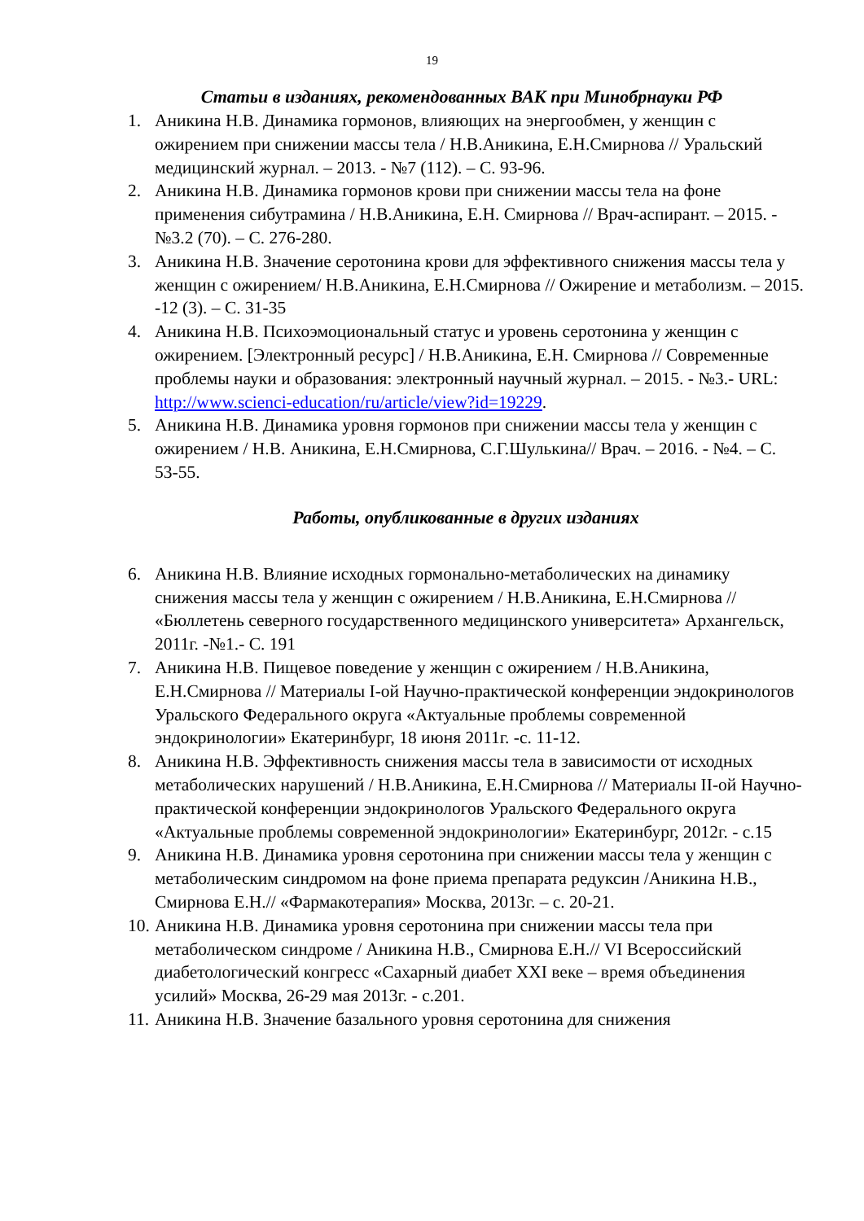19
Статьи в изданиях, рекомендованных ВАК при Минобрнауки РФ
1. Аникина Н.В. Динамика гормонов, влияющих на энергообмен, у женщин с ожирением при снижении массы тела / Н.В.Аникина, Е.Н.Смирнова // Уральский медицинский журнал. – 2013. - №7 (112). – С. 93-96.
2. Аникина Н.В. Динамика гормонов крови при снижении массы тела на фоне применения сибутрамина / Н.В.Аникина, Е.Н. Смирнова // Врач-аспирант. – 2015. - №3.2 (70). – С. 276-280.
3. Аникина Н.В. Значение серотонина крови для эффективного снижения массы тела у женщин с ожирением/ Н.В.Аникина, Е.Н.Смирнова // Ожирение и метаболизм. – 2015. -12 (3). – С. 31-35
4. Аникина Н.В. Психоэмоциональный статус и уровень серотонина у женщин с ожирением. [Электронный ресурс] / Н.В.Аникина, Е.Н. Смирнова // Современные проблемы науки и образования: электронный научный журнал. – 2015. - №3.- URL: http://www.scienci-education/ru/article/view?id=19229.
5. Аникина Н.В. Динамика уровня гормонов при снижении массы тела у женщин с ожирением / Н.В. Аникина, Е.Н.Смирнова, С.Г.Шулькина// Врач. – 2016. - №4. – С. 53-55.
Работы, опубликованные в других изданиях
6. Аникина Н.В. Влияние исходных гормонально-метаболических на динамику снижения массы тела у женщин с ожирением / Н.В.Аникина, Е.Н.Смирнова // «Бюллетень северного государственного медицинского университета» Архангельск, 2011г. -№1.- С. 191
7. Аникина Н.В. Пищевое поведение у женщин с ожирением / Н.В.Аникина, Е.Н.Смирнова // Материалы I-ой Научно-практической конференции эндокринологов Уральского Федерального округа «Актуальные проблемы современной эндокринологии» Екатеринбург, 18 июня 2011г. -с. 11-12.
8. Аникина Н.В. Эффективность снижения массы тела в зависимости от исходных метаболических нарушений / Н.В.Аникина, Е.Н.Смирнова // Материалы II-ой Научно-практической конференции эндокринологов Уральского Федерального округа «Актуальные проблемы современной эндокринологии» Екатеринбург, 2012г. - с.15
9. Аникина Н.В. Динамика уровня серотонина при снижении массы тела у женщин с метаболическим синдромом на фоне приема препарата редуксин /Аникина Н.В., Смирнова Е.Н.// «Фармакотерапия» Москва, 2013г. – с. 20-21.
10. Аникина Н.В. Динамика уровня серотонина при снижении массы тела при метаболическом синдроме / Аникина Н.В., Смирнова Е.Н.// VI Всероссийский диабетологический конгресс «Сахарный диабет XXI веке – время объединения усилий» Москва, 26-29 мая 2013г. - с.201.
11. Аникина Н.В. Значение базального уровня серотонина для снижения